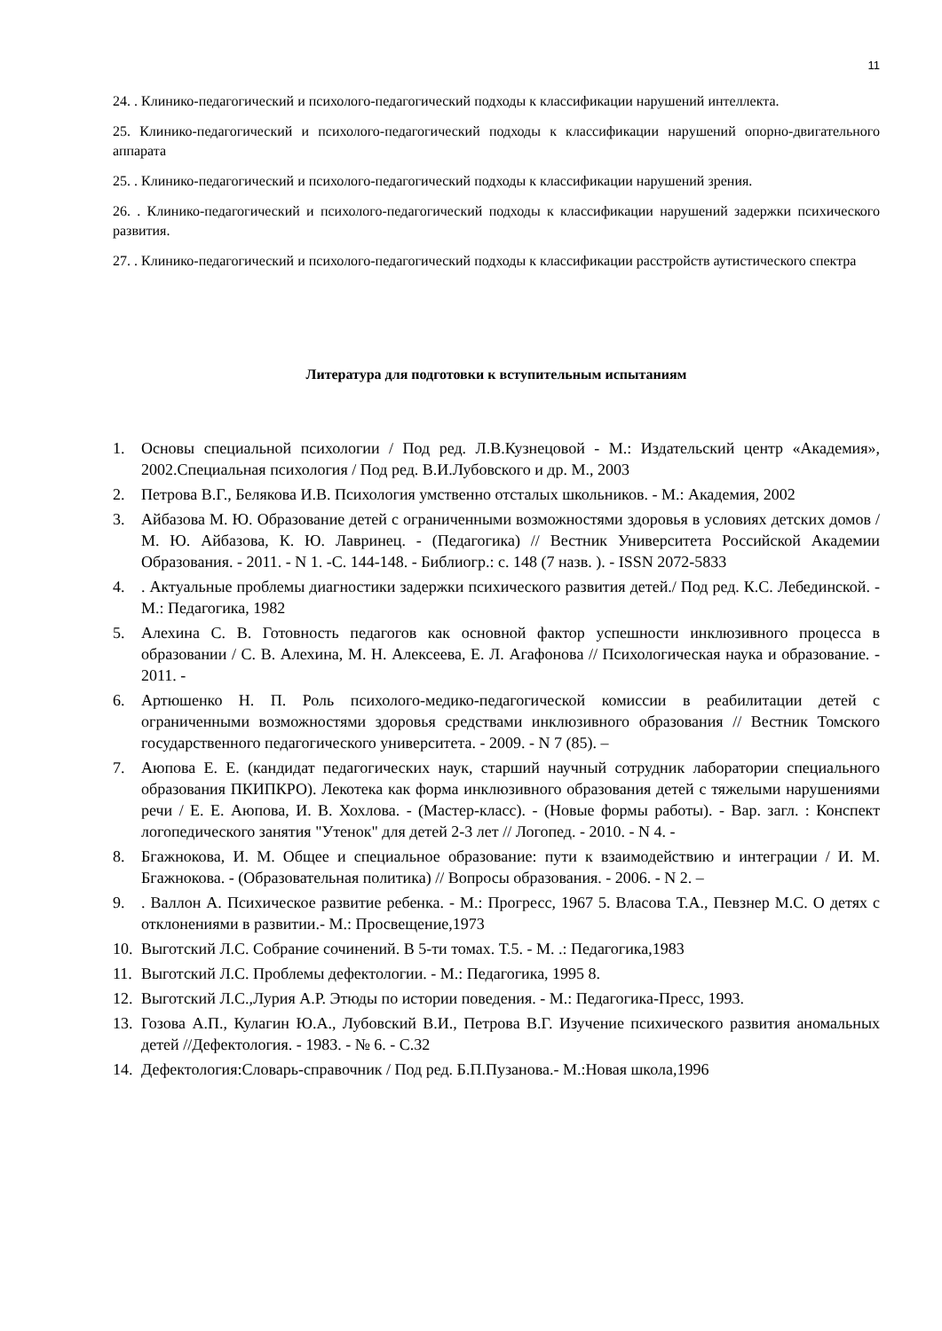11
24. . Клинико-педагогический и психолого-педагогический подходы к классификации нарушений интеллекта.
25. Клинико-педагогический и психолого-педагогический подходы к классификации нарушений опорно-двигательного аппарата
25. . Клинико-педагогический и психолого-педагогический подходы к классификации нарушений зрения.
26. . Клинико-педагогический и психолого-педагогический подходы к классификации нарушений задержки психического развития.
27. . Клинико-педагогический и психолого-педагогический подходы к классификации расстройств аутистического спектра
Литература для подготовки к вступительным испытаниям
1. Основы специальной психологии / Под ред. Л.В.Кузнецовой - М.: Издательский центр «Академия», 2002.Специальная психология / Под ред. В.И.Лубовского и др. М., 2003
2. Петрова В.Г., Белякова И.В. Психология умственно отсталых школьников. - М.: Академия, 2002
3. Айбазова М. Ю. Образование детей с ограниченными возможностями здоровья в условиях детских домов / М. Ю. Айбазова, К. Ю. Лавринец. - (Педагогика) // Вестник Университета Российской Академии Образования. - 2011. - N 1. -С. 144-148. - Библиогр.: с. 148 (7 назв. ). - ISSN 2072-5833
4.. Актуальные проблемы диагностики задержки психического развития детей./ Под ред. К.С. Лебединской. - М.: Педагогика, 1982
5. Алехина С. В. Готовность педагогов как основной фактор успешности инклюзивного процесса в образовании / С. В. Алехина, М. Н. Алексеева, Е. Л. Агафонова // Психологическая наука и образование. - 2011. -
6. Артюшенко Н. П. Роль психолого-медико-педагогической комиссии в реабилитации детей с ограниченными возможностями здоровья средствами инклюзивного образования // Вестник Томского государственного педагогического университета. - 2009. - N 7 (85). –
7. Аюпова Е. Е. (кандидат педагогических наук, старший научный сотрудник лаборатории специального образования ПКИПКРО). Лекотека как форма инклюзивного образования детей с тяжелыми нарушениями речи / Е. Е. Аюпова, И. В. Хохлова. - (Мастер-класс). - (Новые формы работы). - Вар. загл. : Конспект логопедического занятия "Утенок" для детей 2-3 лет // Логопед. - 2010. - N 4. -
8. Бгажнокова, И. М. Общее и специальное образование: пути к взаимодействию и интеграции / И. М. Бгажнокова. - (Образовательная политика) // Вопросы образования. - 2006. - N 2. –
9.. Валлон А. Психическое развитие ребенка. - М.: Прогресс, 1967 5. Власова Т.А., Певзнер М.С. О детях с отклонениями в развитии.- М.: Просвещение,1973
10. Выготский Л.С. Собрание сочинений. В 5-ти томах. Т.5. - М. .: Педагогика,1983
11. Выготский Л.С. Проблемы дефектологии. - М.: Педагогика, 1995 8.
12. Выготский Л.С.,Лурия А.Р. Этюды по истории поведения. - М.: Педагогика-Пресс, 1993.
13. Гозова А.П., Кулагин Ю.А., Лубовский В.И., Петрова В.Г. Изучение психического развития аномальных детей //Дефектология. - 1983. - № 6. - С.32
14. Дефектология:Словарь-справочник / Под ред. Б.П.Пузанова.- М.:Новая школа,1996